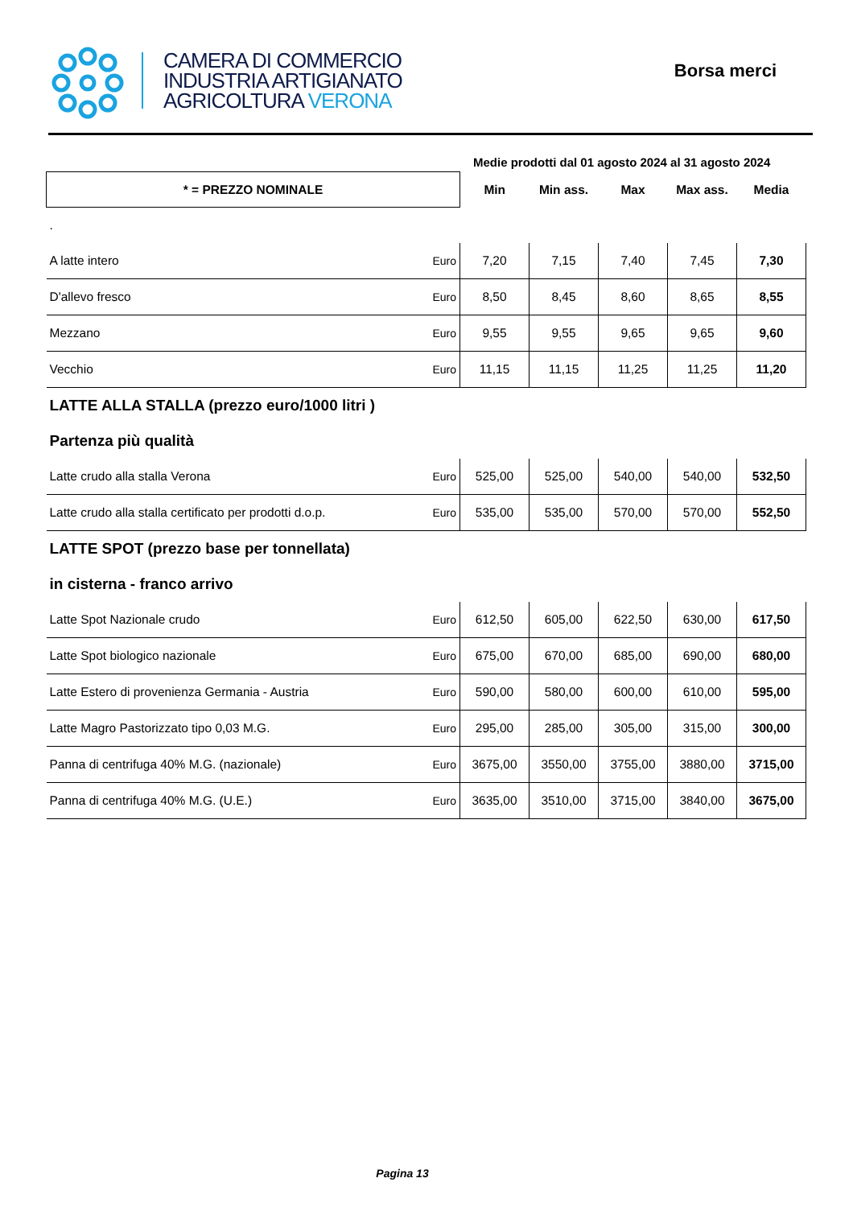CAMERA DI COMMERCIO
INDUSTRIA ARTIGIANATO
AGRICOLTURA VERONA
Borsa merci
Medie prodotti dal 01 agosto 2024 al 31 agosto 2024
| * = PREZZO NOMINALE | | Min | Min ass. | Max | Max ass. | Media |
| --- | --- | --- | --- | --- | --- | --- |
| . | | | | | | |
| A latte intero | Euro | 7,20 | 7,15 | 7,40 | 7,45 | 7,30 |
| D'allevo fresco | Euro | 8,50 | 8,45 | 8,60 | 8,65 | 8,55 |
| Mezzano | Euro | 9,55 | 9,55 | 9,65 | 9,65 | 9,60 |
| Vecchio | Euro | 11,15 | 11,15 | 11,25 | 11,25 | 11,20 |
| LATTE ALLA STALLA (prezzo euro/1000 litri ) | | | | | | |
| Partenza più qualità | | | | | | |
| Latte crudo alla stalla Verona | Euro | 525,00 | 525,00 | 540,00 | 540,00 | 532,50 |
| Latte crudo alla stalla certificato per prodotti d.o.p. | Euro | 535,00 | 535,00 | 570,00 | 570,00 | 552,50 |
| LATTE SPOT (prezzo base per tonnellata) | | | | | | |
| in cisterna - franco arrivo | | | | | | |
| Latte Spot Nazionale crudo | Euro | 612,50 | 605,00 | 622,50 | 630,00 | 617,50 |
| Latte Spot biologico nazionale | Euro | 675,00 | 670,00 | 685,00 | 690,00 | 680,00 |
| Latte Estero di provenienza Germania - Austria | Euro | 590,00 | 580,00 | 600,00 | 610,00 | 595,00 |
| Latte Magro Pastorizzato tipo 0,03 M.G. | Euro | 295,00 | 285,00 | 305,00 | 315,00 | 300,00 |
| Panna di centrifuga 40% M.G. (nazionale) | Euro | 3675,00 | 3550,00 | 3755,00 | 3880,00 | 3715,00 |
| Panna di centrifuga 40% M.G. (U.E.) | Euro | 3635,00 | 3510,00 | 3715,00 | 3840,00 | 3675,00 |
Pagina 13